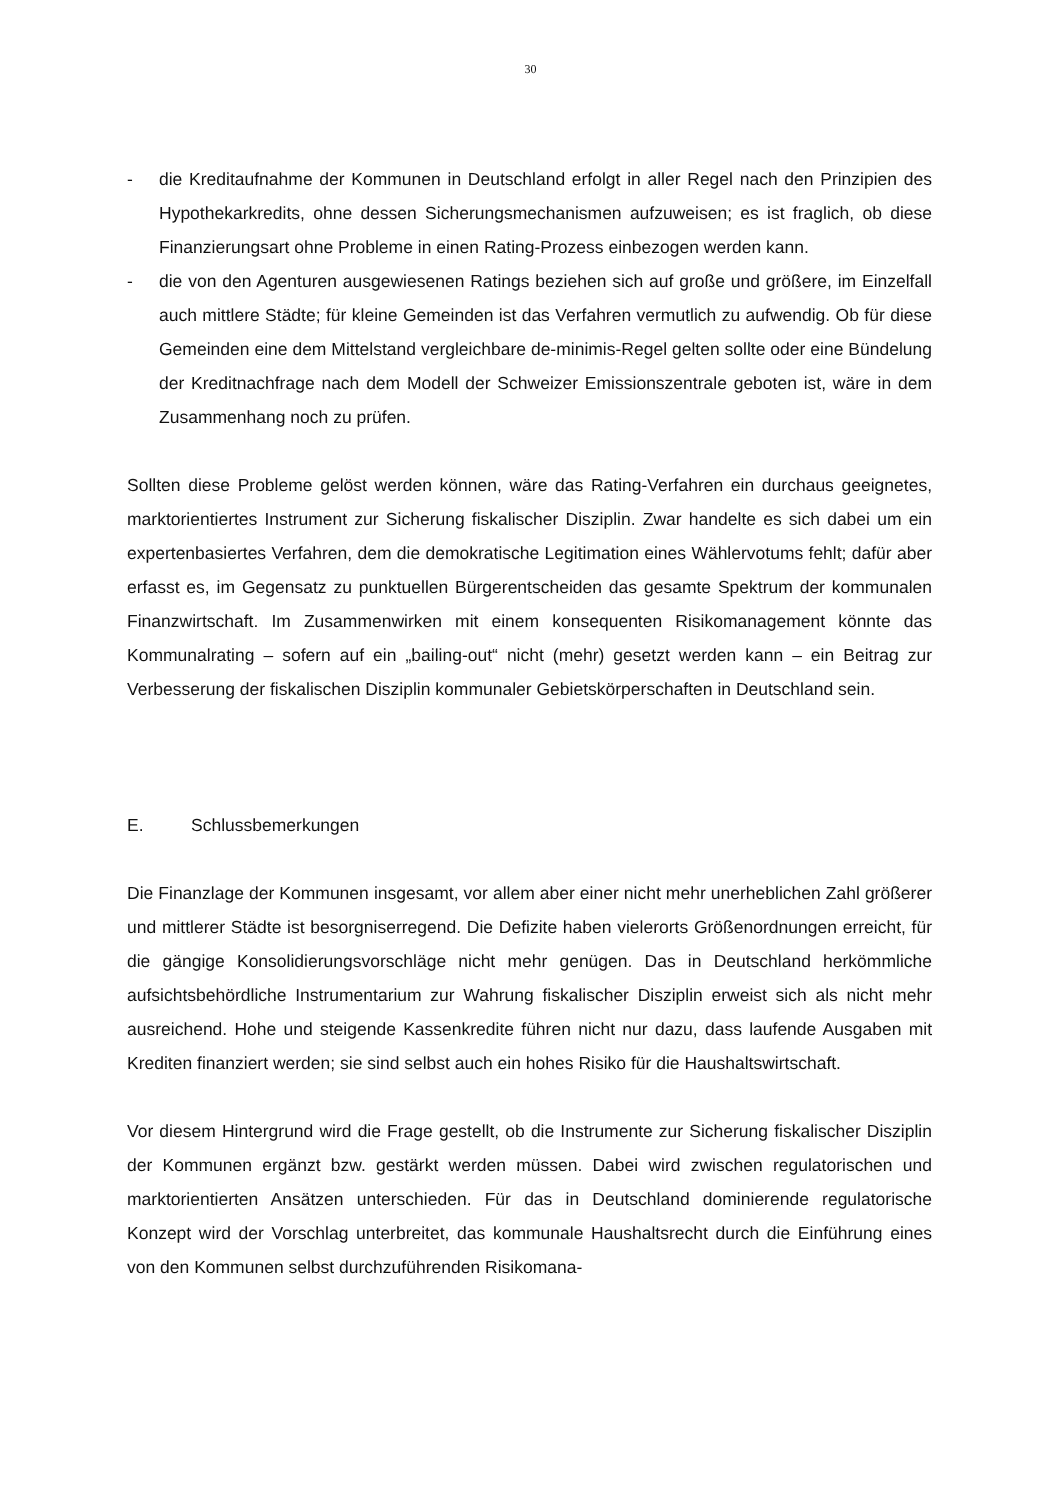30
- die Kreditaufnahme der Kommunen in Deutschland erfolgt in aller Regel nach den Prinzipien des Hypothekarkredits, ohne dessen Sicherungsmechanismen aufzuweisen; es ist fraglich, ob diese Finanzierungsart ohne Probleme in einen Rating-Prozess einbezogen werden kann.
- die von den Agenturen ausgewiesenen Ratings beziehen sich auf große und größere, im Einzelfall auch mittlere Städte; für kleine Gemeinden ist das Verfahren vermutlich zu aufwendig. Ob für diese Gemeinden eine dem Mittelstand vergleichbare de-minimis-Regel gelten sollte oder eine Bündelung der Kreditnachfrage nach dem Modell der Schweizer Emissionszentrale geboten ist, wäre in dem Zusammenhang noch zu prüfen.
Sollten diese Probleme gelöst werden können, wäre das Rating-Verfahren ein durchaus geeignetes, marktorientiertes Instrument zur Sicherung fiskalischer Disziplin. Zwar handelte es sich dabei um ein expertenbasiertes Verfahren, dem die demokratische Legitimation eines Wählervotums fehlt; dafür aber erfasst es, im Gegensatz zu punktuellen Bürgerentscheiden das gesamte Spektrum der kommunalen Finanzwirtschaft. Im Zusammenwirken mit einem konsequenten Risikomanagement könnte das Kommunalrating – sofern auf ein „bailing-out“ nicht (mehr) gesetzt werden kann – ein Beitrag zur Verbesserung der fiskalischen Disziplin kommunaler Gebietskörperschaften in Deutschland sein.
E. Schlussbemerkungen
Die Finanzlage der Kommunen insgesamt, vor allem aber einer nicht mehr unerheblichen Zahl größerer und mittlerer Städte ist besorgniserregend. Die Defizite haben vielerorts Größenordnungen erreicht, für die gängige Konsolidierungsvorschläge nicht mehr genügen. Das in Deutschland herkömmliche aufsichtsbehördliche Instrumentarium zur Wahrung fiskalischer Disziplin erweist sich als nicht mehr ausreichend. Hohe und steigende Kassenkredite führen nicht nur dazu, dass laufende Ausgaben mit Krediten finanziert werden; sie sind selbst auch ein hohes Risiko für die Haushaltswirtschaft.
Vor diesem Hintergrund wird die Frage gestellt, ob die Instrumente zur Sicherung fiskalischer Disziplin der Kommunen ergänzt bzw. gestärkt werden müssen. Dabei wird zwischen regulatorischen und marktorientierten Ansätzen unterschieden. Für das in Deutschland dominierende regulatorische Konzept wird der Vorschlag unterbreitet, das kommunale Haushaltsrecht durch die Einführung eines von den Kommunen selbst durchzuführenden Risikomana-